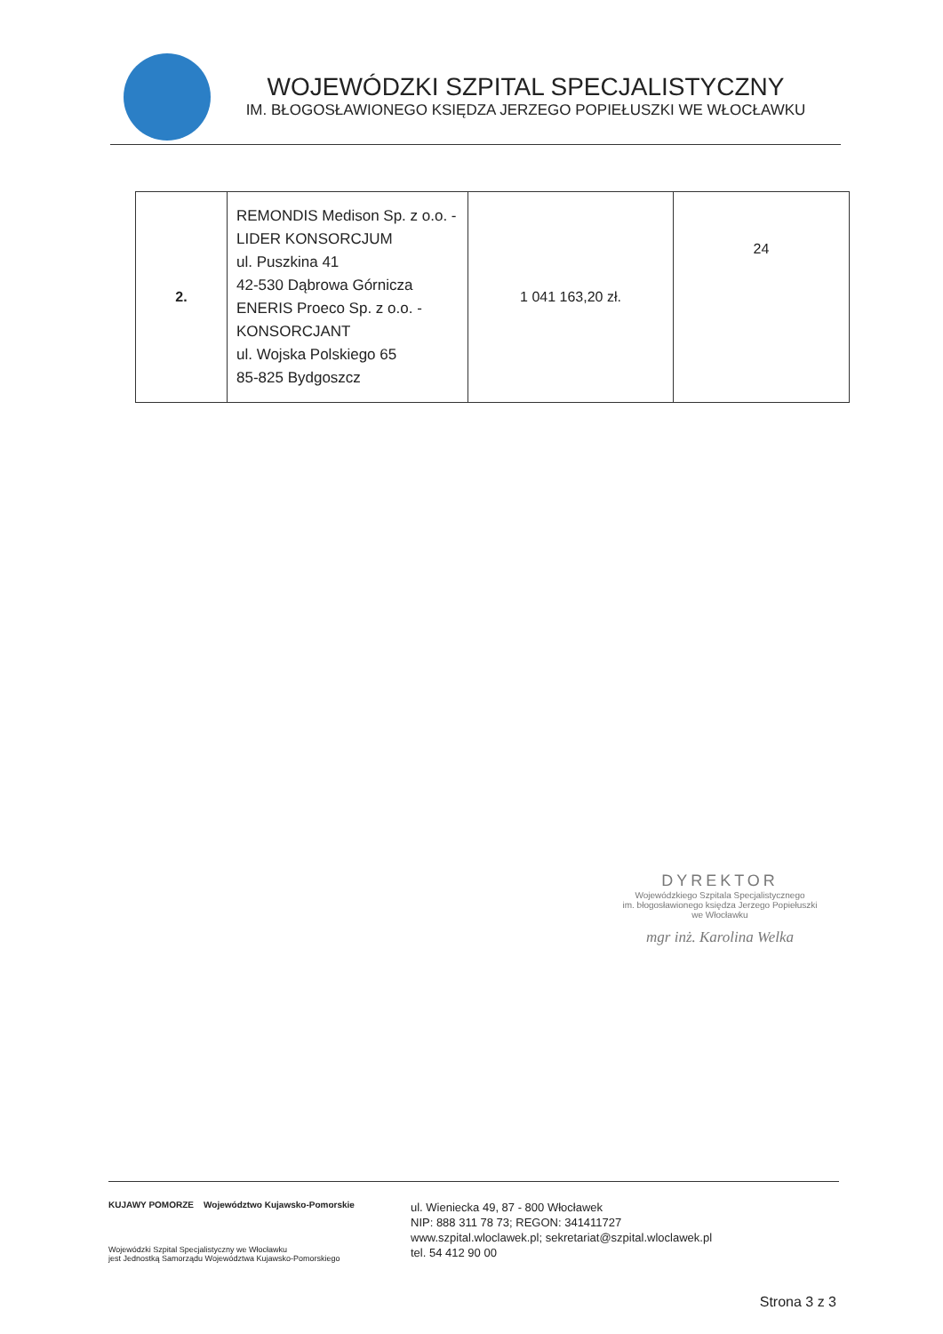WOJEWÓDZKI SZPITAL SPECJALISTYCZNY
IM. BŁOGOSŁAWIONEGO KSIĘDZA JERZEGO POPIEŁUSZKI WE WŁOCŁAWKU
| 2. | REMONDIS Medison Sp. z o.o. - LIDER KONSORCJUM ul. Puszkina 41 42-530 Dąbrowa Górnicza ENERIS Proeco Sp. z o.o. - KONSORCJANT ul. Wojska Polskiego 65 85-825 Bydgoszcz | 1 041 163,20 zł. | 24 |
DYREKTOR
Wojewódzkiego Szpitala Specjalistycznego
im. błogosławionego księdza Jerzego Popiełuszki
we Włocławku
mgr inż. Karolina Welka
KUJAWY POMORZE Województwo Kujawsko-Pomorskie
Wojewódzki Szpital Specjalistyczny we Włocławku
jest Jednostką Samorządu Województwa Kujawsko-Pomorskiego
ul. Wieniecka 49, 87 - 800 Włocławek
NIP: 888 311 78 73; REGON: 341411727
www.szpital.wloclawek.pl; sekretariat@szpital.wloclawek.pl
tel. 54 412 90 00
Strona 3 z 3